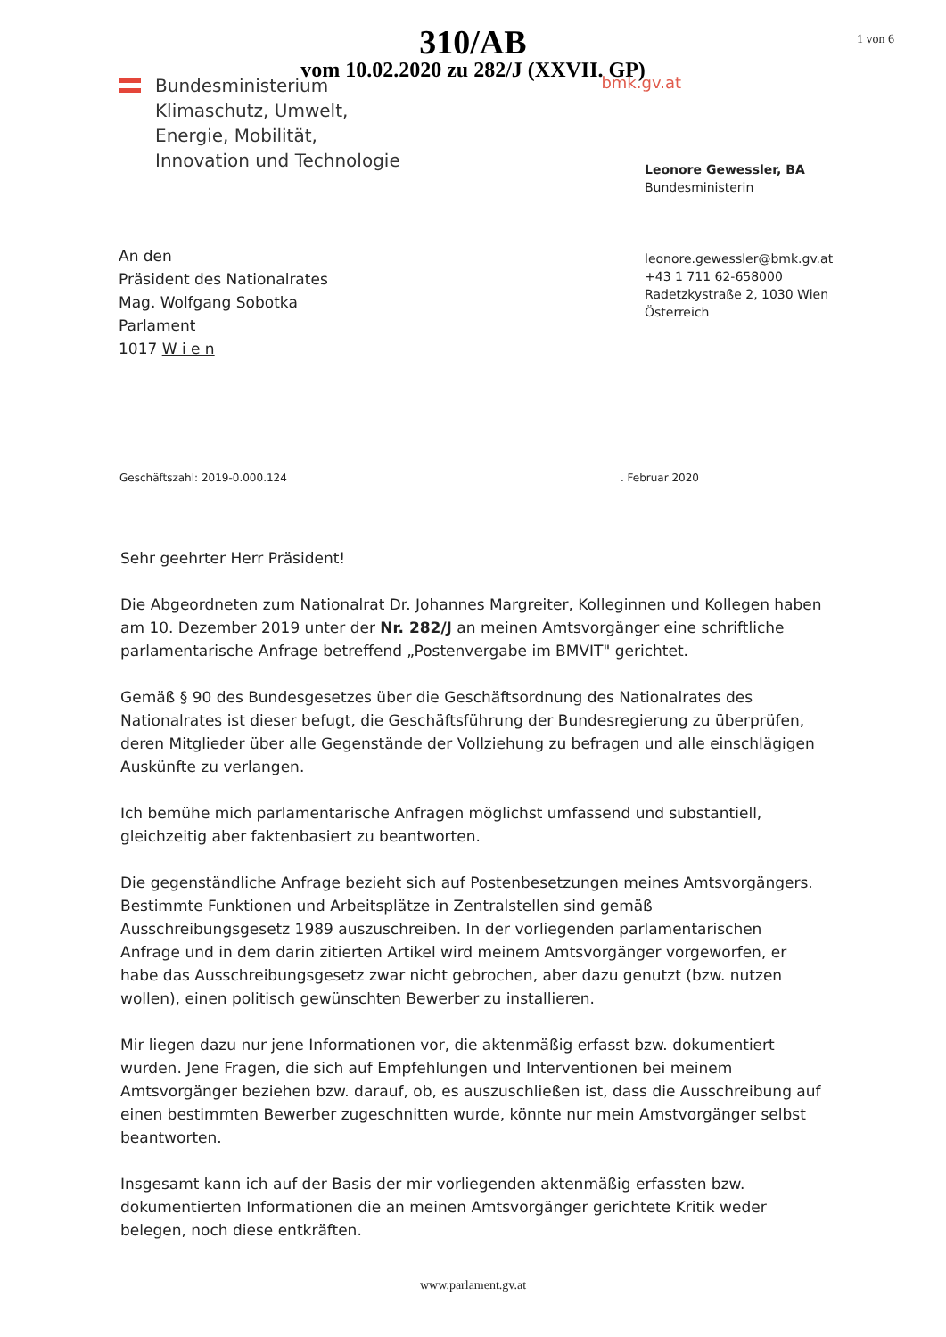1 von 6
310/AB
vom 10.02.2020 zu 282/J (XXVII. GP)
Bundesministerium
Klimaschutz, Umwelt,
Energie, Mobilität,
Innovation und Technologie
bmk.gv.at
An den
Präsident des Nationalrates
Mag. Wolfgang Sobotka
Parlament
1017 W i e n
Leonore Gewessler, BA
Bundesministerin
leonore.gewessler@bmk.gv.at
+43 1 711 62-658000
Radetzkystraße 2, 1030 Wien
Österreich
Geschäftszahl: 2019-0.000.124. Februar 2020
Sehr geehrter Herr Präsident!
Die Abgeordneten zum Nationalrat Dr. Johannes Margreiter, Kolleginnen und Kollegen haben am 10. Dezember 2019 unter der Nr. 282/J an meinen Amtsvorgänger eine schriftliche parlamentarische Anfrage betreffend „Postenvergabe im BMVIT" gerichtet.
Gemäß § 90 des Bundesgesetzes über die Geschäftsordnung des Nationalrates des Nationalrates ist dieser befugt, die Geschäftsführung der Bundesregierung zu überprüfen, deren Mitglieder über alle Gegenstände der Vollziehung zu befragen und alle einschlägigen Auskünfte zu verlangen.
Ich bemühe mich parlamentarische Anfragen möglichst umfassend und substantiell, gleichzeitig aber faktenbasiert zu beantworten.
Die gegenständliche Anfrage bezieht sich auf Postenbesetzungen meines Amtsvorgängers. Bestimmte Funktionen und Arbeitsplätze in Zentralstellen sind gemäß Ausschreibungsgesetz 1989 auszuschreiben. In der vorliegenden parlamentarischen Anfrage und in dem darin zitierten Artikel wird meinem Amtsvorgänger vorgeworfen, er habe das Ausschreibungsgesetz zwar nicht gebrochen, aber dazu genutzt (bzw. nutzen wollen), einen politisch gewünschten Bewerber zu installieren.
Mir liegen dazu nur jene Informationen vor, die aktenmäßig erfasst bzw. dokumentiert wurden. Jene Fragen, die sich auf Empfehlungen und Interventionen bei meinem Amtsvorgänger beziehen bzw. darauf, ob, es auszuschließen ist, dass die Ausschreibung auf einen bestimmten Bewerber zugeschnitten wurde, könnte nur mein Amstvorgänger selbst beantworten.
Insgesamt kann ich auf der Basis der mir vorliegenden aktenmäßig erfassten bzw. dokumentierten Informationen die an meinen Amtsvorgänger gerichtete Kritik weder belegen, noch diese entkräften.
www.parlament.gv.at